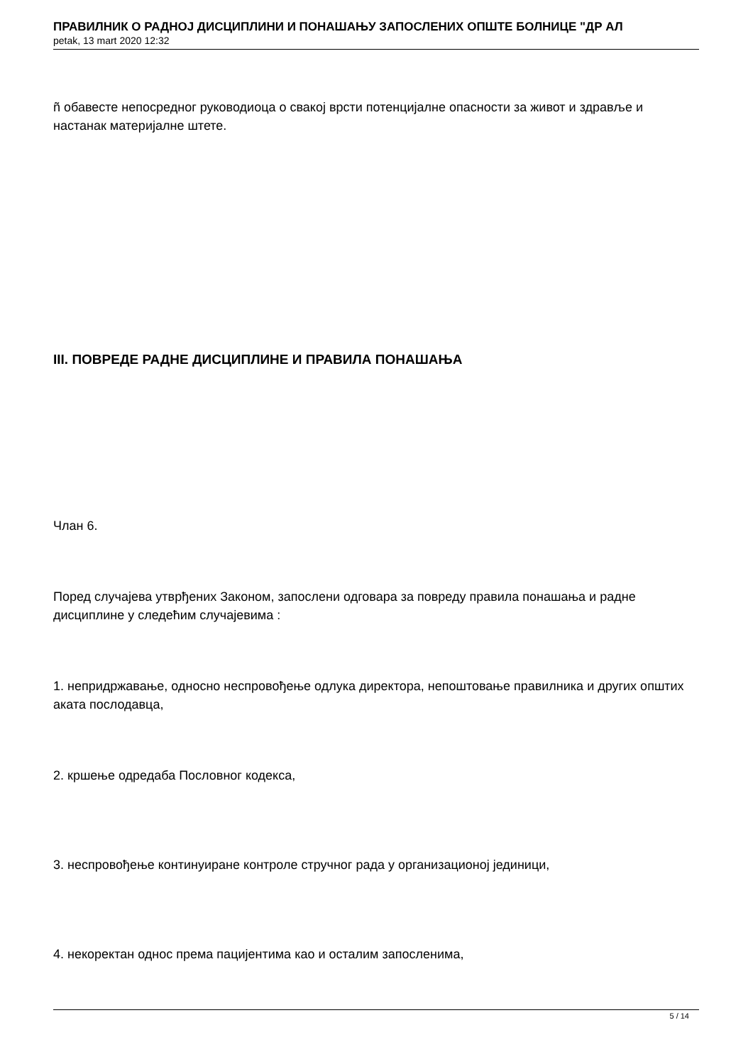ПРАВИЛНИК О РАДНОЈ ДИСЦИПЛИНИ И ПОНАШАЊУ ЗАПОСЛЕНИХ ОПШТЕ БОЛНИЦЕ "ДР АЛ
petak, 13 mart 2020 12:32
ñ обавесте непосредног руководиоца о свакој врсти потенцијалне опасности за живот и здравље и настанак материјалне штете.
III. ПОВРЕДЕ РАДНЕ ДИСЦИПЛИНЕ И ПРАВИЛА ПОНАШАЊА
Члан 6.
Поред случајева утврђених Законом, запослени одговара за повреду правила понашања и радне дисциплине у следећим случајевима :
1. непридржавање, односно неспровођење одлука директора, непоштовање правилника и других општих аката послодавца,
2. кршење одредаба Пословног кодекса,
3. неспровођење континуиране контроле стручног рада у организационој јединици,
4. некоректан однос према пацијентима као и осталим запосленима,
5 / 14